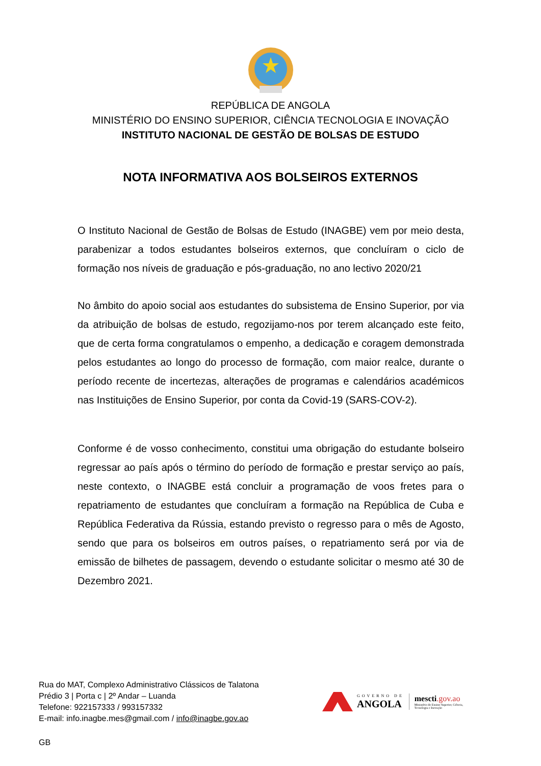REPÚBLICA DE ANGOLA
MINISTÉRIO DO ENSINO SUPERIOR, CIÊNCIA TECNOLOGIA E INOVAÇÃO
INSTITUTO NACIONAL DE GESTÃO DE BOLSAS DE ESTUDO
NOTA INFORMATIVA AOS BOLSEIROS EXTERNOS
O Instituto Nacional de Gestão de Bolsas de Estudo (INAGBE) vem por meio desta, parabenizar a todos estudantes bolseiros externos, que concluíram o ciclo de formação nos níveis de graduação e pós-graduação, no ano lectivo 2020/21
No âmbito do apoio social aos estudantes do subsistema de Ensino Superior, por via da atribuição de bolsas de estudo, regozijamo-nos por terem alcançado este feito, que de certa forma congratulamos o empenho, a dedicação e coragem demonstrada pelos estudantes ao longo do processo de formação, com maior realce, durante o período recente de incertezas, alterações de programas e calendários académicos nas Instituições de Ensino Superior, por conta da Covid-19 (SARS-COV-2).
Conforme é de vosso conhecimento, constitui uma obrigação do estudante bolseiro regressar ao país após o término do período de formação e prestar serviço ao país, neste contexto, o INAGBE está concluir a programação de voos fretes para o repatriamento de estudantes que concluíram a formação na República de Cuba e República Federativa da Rússia, estando previsto o regresso para o mês de Agosto, sendo que para os bolseiros em outros países, o repatriamento será por via de emissão de bilhetes de passagem, devendo o estudante solicitar o mesmo até 30 de Dezembro 2021.
Rua do MAT, Complexo Administrativo Clássicos de Talatona
Prédio 3 | Porta c | 2º Andar – Luanda
Telefone: 922157333 / 993157332
E-mail: info.inagbe.mes@gmail.com / info@inagbe.gov.ao
GOVERNO DE
ANGOLA
mescti.gov.ao
Ministério do Ensino Superior, Ciência,
Tecnologia e Inovação
GB